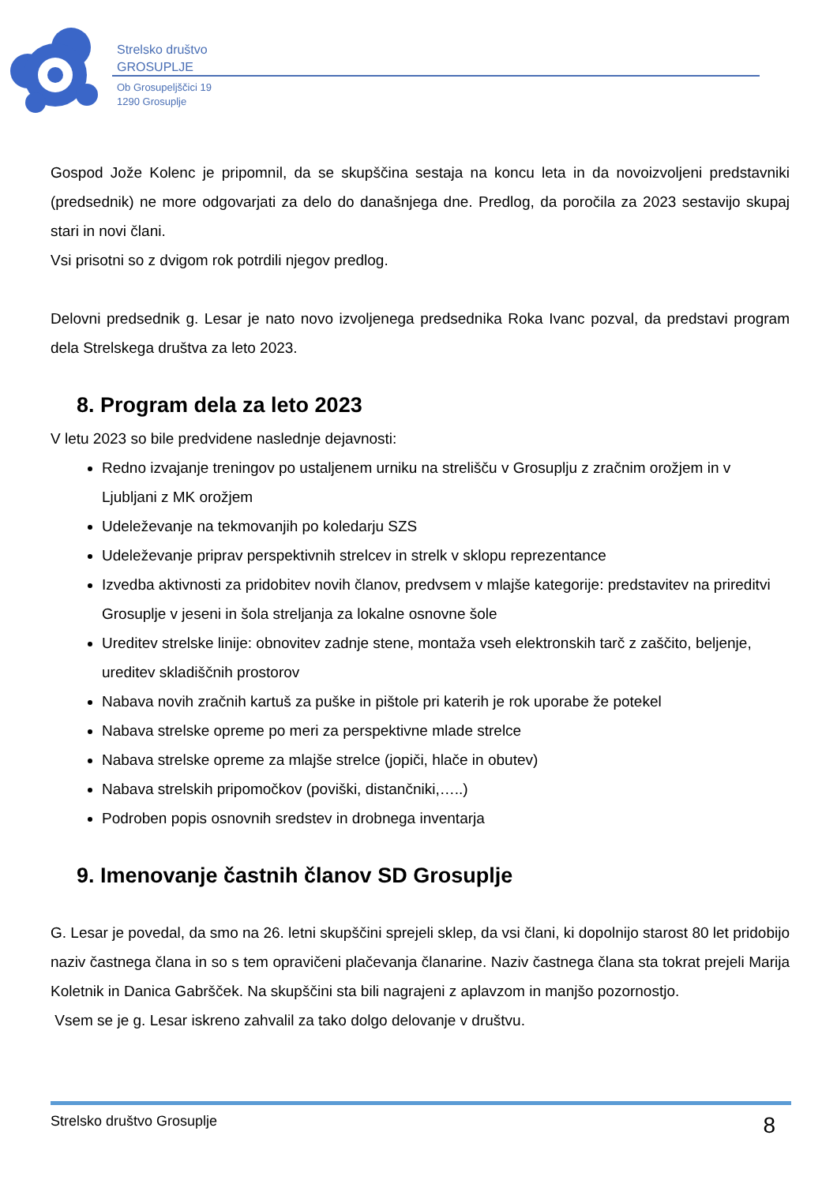Strelsko društvo
GROSUPLJE
Ob Grosupeljščici 19
1290 Grosuplje
Gospod Jože Kolenc je pripomnil, da se skupščina sestaja na koncu leta in da novoizvoljeni predstavniki (predsednik) ne more odgovarjati za delo do današnjega dne. Predlog, da poročila za 2023 sestavijo skupaj stari in novi člani.
Vsi prisotni so z dvigom rok potrdili njegov predlog.
Delovni predsednik g. Lesar je nato novo izvoljenega predsednika Roka Ivanc pozval, da predstavi program dela Strelskega društva za leto 2023.
8. Program dela za leto 2023
V letu 2023 so bile predvidene naslednje dejavnosti:
Redno izvajanje treningov po ustaljenem urniku na strelišču v Grosuplju z zračnim orožjem in v Ljubljani z MK orožjem
Udeleževanje na tekmovanjih po koledarju SZS
Udeleževanje priprav perspektivnih strelcev in strelk v sklopu reprezentance
Izvedba aktivnosti za pridobitev novih članov, predvsem v mlajše kategorije: predstavitev na prireditvi Grosuplje v jeseni in šola streljanja za lokalne osnovne šole
Ureditev strelske linije: obnovitev zadnje stene, montaža vseh elektronskih tarč z zaščito, beljenje, ureditev skladiščnih prostorov
Nabava novih zračnih kartuš za puške in pištole pri katerih je rok uporabe že potekel
Nabava strelske opreme po meri za perspektivne mlade strelce
Nabava strelske opreme za mlajše strelce (jopiči, hlače in obutev)
Nabava strelskih pripomočkov (poviški, distančniki,…..)
Podroben popis osnovnih sredstev in drobnega inventarja
9. Imenovanje častnih članov SD Grosuplje
G. Lesar je povedal, da smo na 26. letni skupščini sprejeli sklep, da vsi člani, ki dopolnijo starost 80 let pridobijo naziv častnega člana in so s tem opravičeni plačevanja članarine. Naziv častnega člana sta tokrat prejeli Marija Koletnik in Danica Gabršček. Na skupščini sta bili nagrajeni z aplavzom in manjšo pozornostjo.
Vsem se je g. Lesar iskreno zahvalil za tako dolgo delovanje v društvu.
Strelsko društvo Grosuplje 8